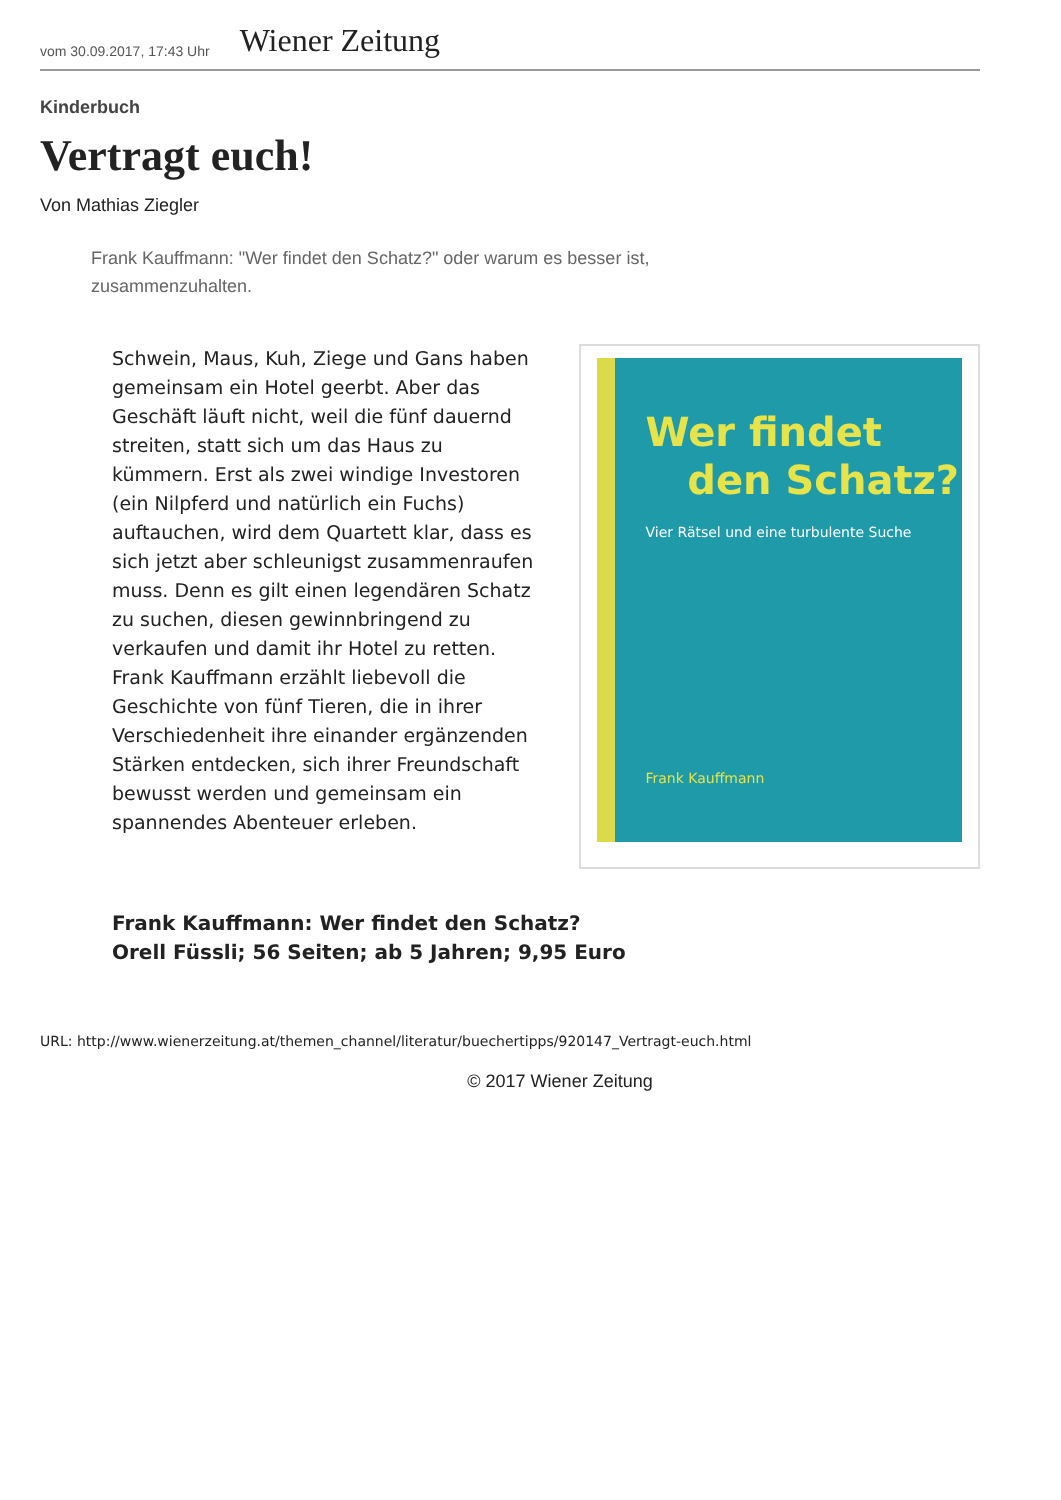vom 30.09.2017, 17:43 Uhr Wiener Zeitung
Kinderbuch
Vertragt euch!
Von Mathias Ziegler
Frank Kauffmann: "Wer findet den Schatz?" oder warum es besser ist, zusammenzuhalten.
Schwein, Maus, Kuh, Ziege und Gans haben gemeinsam ein Hotel geerbt. Aber das Geschäft läuft nicht, weil die fünf dauernd streiten, statt sich um das Haus zu kümmern. Erst als zwei windige Investoren (ein Nilpferd und natürlich ein Fuchs) auftauchen, wird dem Quartett klar, dass es sich jetzt aber schleunigst zusammenraufen muss. Denn es gilt einen legendären Schatz zu suchen, diesen gewinnbringend zu verkaufen und damit ihr Hotel zu retten. Frank Kauffmann erzählt liebevoll die Geschichte von fünf Tieren, die in ihrer Verschiedenheit ihre einander ergänzenden Stärken entdecken, sich ihrer Freundschaft bewusst werden und gemeinsam ein spannendes Abenteuer erleben.
Wer findet
den Schatz?
Vier Rätsel und eine turbulente Suche
Frank Kauffmann
Frank Kauffmann: Wer findet den Schatz?
Orell Füssli; 56 Seiten; ab 5 Jahren; 9,95 Euro
URL: http://www.wienerzeitung.at/themen_channel/literatur/buechertipps/920147_Vertragt-euch.html
© 2017 Wiener Zeitung